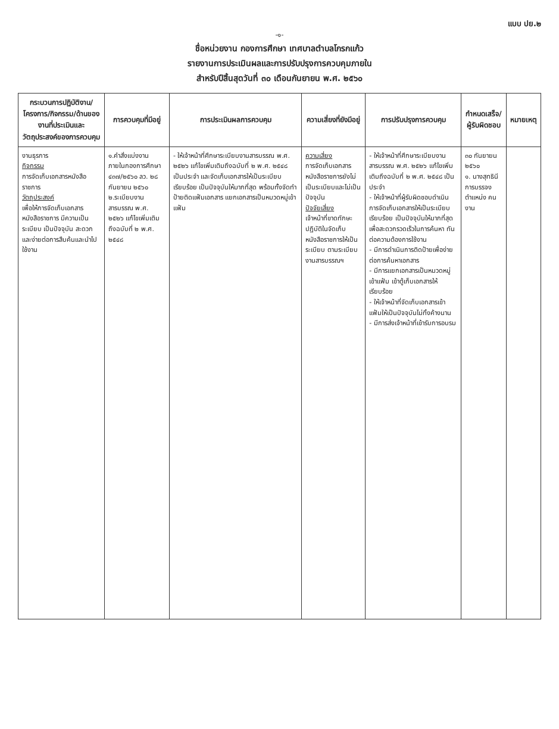แบบ ปย.๒
-๑-
ชื่อหน่วยงาน กองการศึกษา เทศบาลตำบลโกรกแก้ว
รายงานการประเมินผลและการปรับปรุงการควบคุมภายใน
สำหรับปีสิ้นสุดวันที่ ๓๐ เดือนกันยายน พ.ศ. ๒๕๖๐
| กระบวนการปฏิบัติงาน/ โครงการ/กิจกรรม/ด้านของงานที่ประเมินและวัตถุประสงค์ของการควบคุม | การควบคุมที่มีอยู่ | การประเมินผลการควบคุม | ความเสี่ยงที่ยังมีอยู่ | การปรับปรุงการควบคุม | กำหนดเสร็จ/ ผู้รับผิดชอบ | หมายเหตุ |
| --- | --- | --- | --- | --- | --- | --- |
| งานธุรการ กิจกรรม การจัดเก็บเอกสารหนังสือราชการ วัตถุประสงค์ เพื่อให้การจัดเก็บเอกสารหนังสือราชการ มีความเป็นระเบียบ เป็นปัจจุบัน สะดวกและง่ายต่อการสืบค้นและนำไปใช้งาน | ๑.คำสั่งแบ่งงานภายในกองการศึกษา ๔๓๗/๒๕๖๐ ลว. ๒๘ กันยายน ๒๕๖๐ ๒.ระเบียบงานสารบรรณ พ.ศ. ๒๕๒๖ แก้ไขเพิ่มเติมถึงฉบับที่ ๒ พ.ศ. ๒๕๔๘ | - ให้เจ้าหน้าที่ศึกษาระเบียบงานสารบรรณ พ.ศ. ๒๕๒๖ แก้ไขเพิ่มเติมถึงฉบับที่ ๒ พ.ศ. ๒๕๔๘ เป็นประจำ และจัดเก็บเอกสารให้เป็นระเบียบเรียบร้อย เป็นปัจจุบันให้มากที่สุด พร้อมทั้งจัดทำป้ายติดแฟ้มเอกสาร แยกเอกสารเป็นหมวดหมู่เข้าแฟ้ม | ความเสี่ยง การจัดเก็บเอกสารหนังสือราชการยังไม่เป็นระเบียบและไม่เป็นปัจจุบัน ปัจจัยเสี่ยง เจ้าหน้าที่ขาดทักษะปฏิบัติในจัดเก็บหนังสือราชการให้เป็นระเบียบ ตามระเบียบงานสารบรรณฯ | - ให้เจ้าหน้าที่ศึกษาระเบียบงานสารบรรณ พ.ศ. ๒๕๒๖ แก้ไขเพิ่มเติมถึงฉบับที่ ๒ พ.ศ. ๒๕๔๘ เป็นประจำ - ให้เจ้าหน้าที่ผู้รับผิดชอบดำเนินการจัดเก็บเอกสารให้เป็นระเบียบเรียบร้อย เป็นปัจจุบันให้มากที่สุด เพื่อสะดวกรวดเร็วในการค้นหา ทันต่อความต้องการใช้งาน - มีการดำเนินการติดป้ายเพื่อง่ายต่อการค้นหาเอกสาร - มีการแยกเอกสารเป็นหมวดหมู่เข้าแฟ้ม เข้าตู้เก็บเอกสารให้เรียบร้อย - ให้เจ้าหน้าที่จัดเก็บเอกสารเข้าแฟ้มให้เป็นปัจจุบันไม่ทิ้งค้างนาน - มีการส่งเจ้าหน้าที่เข้ารับการอบรม | ๓๐ กันยายน ๒๕๖๐ ๑. นางสุทธินี การบรรจง ตำแหน่ง คนงาน | |